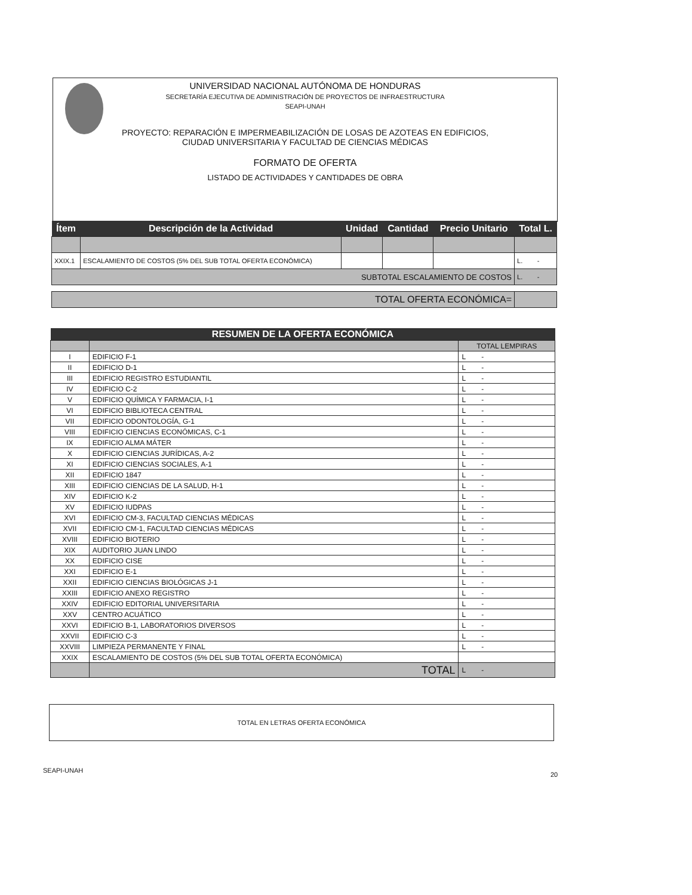UNIVERSIDAD NACIONAL AUTÓNOMA DE HONDURAS
SECRETARÍA EJECUTIVA DE ADMINISTRACIÓN DE PROYECTOS DE INFRAESTRUCTURA
SEAPI-UNAH
PROYECTO: REPARACIÓN E IMPERMEABILIZACIÓN DE LOSAS DE AZOTEAS EN EDIFICIOS,
CIUDAD UNIVERSITARIA Y FACULTAD DE CIENCIAS MÉDICAS
FORMATO DE OFERTA
LISTADO DE ACTIVIDADES Y CANTIDADES DE OBRA
| Ítem | Descripción de la Actividad | Unidad | Cantidad | Precio Unitario | Total L. |
| --- | --- | --- | --- | --- | --- |
| XXIX.1 | ESCALAMIENTO DE COSTOS (5% DEL SUB TOTAL OFERTA ECONÓMICA) | | | | L. - |
| SUBTOTAL ESCALAMIENTO DE COSTOS | | | | | L. - |
| TOTAL OFERTA ECONÓMICA= | | | | | |
| RESUMEN DE LA OFERTA ECONÓMICA | | |
| --- | --- | --- |
| | | TOTAL LEMPIRAS |
| I | EDIFICIO F-1 | L - |
| II | EDIFICIO D-1 | L - |
| III | EDIFICIO REGISTRO ESTUDIANTIL | L - |
| IV | EDIFICIO C-2 | L - |
| V | EDIFICIO QUÍMICA Y FARMACIA, I-1 | L - |
| VI | EDIFICIO BIBLIOTECA CENTRAL | L - |
| VII | EDIFICIO ODONTOLOGÍA, G-1 | L - |
| VIII | EDIFICIO CIENCIAS ECONÓMICAS, C-1 | L - |
| IX | EDIFICIO ALMA MÁTER | L - |
| X | EDIFICIO CIENCIAS JURÍDICAS, A-2 | L - |
| XI | EDIFICIO CIENCIAS SOCIALES, A-1 | L - |
| XII | EDIFICIO 1847 | L - |
| XIII | EDIFICIO CIENCIAS DE LA SALUD, H-1 | L - |
| XIV | EDIFICIO K-2 | L - |
| XV | EDIFICIO IUDPAS | L - |
| XVI | EDIFICIO CM-3, FACULTAD CIENCIAS MÉDICAS | L - |
| XVII | EDIFICIO CM-1, FACULTAD CIENCIAS MÉDICAS | L - |
| XVIII | EDIFICIO BIOTERIO | L - |
| XIX | AUDITORIO JUAN LINDO | L - |
| XX | EDIFICIO CISE | L - |
| XXI | EDIFICIO E-1 | L - |
| XXII | EDIFICIO CIENCIAS BIOLÓGICAS J-1 | L - |
| XXIII | EDIFICIO ANEXO REGISTRO | L - |
| XXIV | EDIFICIO EDITORIAL UNIVERSITARIA | L - |
| XXV | CENTRO ACUÁTICO | L - |
| XXVI | EDIFICIO B-1, LABORATORIOS DIVERSOS | L - |
| XXVII | EDIFICIO C-3 | L - |
| XXVIII | LIMPIEZA PERMANENTE Y FINAL | L - |
| XXIX | ESCALAMIENTO DE COSTOS (5% DEL SUB TOTAL OFERTA ECONÓMICA) | |
| | TOTAL | L - |
TOTAL EN LETRAS OFERTA ECONÓMICA
SEAPI-UNAH
20